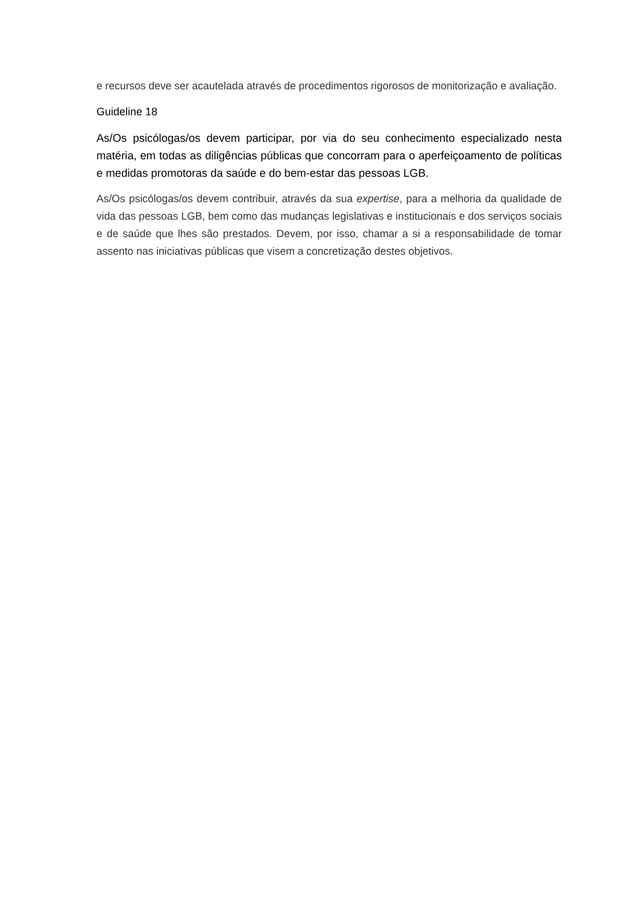e recursos deve ser acautelada através de procedimentos rigorosos de monitorização e avaliação.
Guideline 18
As/Os psicólogas/os devem participar, por via do seu conhecimento especializado nesta matéria, em todas as diligências públicas que concorram para o aperfeiçoamento de políticas e medidas promotoras da saúde e do bem-estar das pessoas LGB.
As/Os psicólogas/os devem contribuir, através da sua expertise, para a melhoria da qualidade de vida das pessoas LGB, bem como das mudanças legislativas e institucionais e dos serviços sociais e de saúde que lhes são prestados. Devem, por isso, chamar a si a responsabilidade de tomar assento nas iniciativas públicas que visem a concretização destes objetivos.